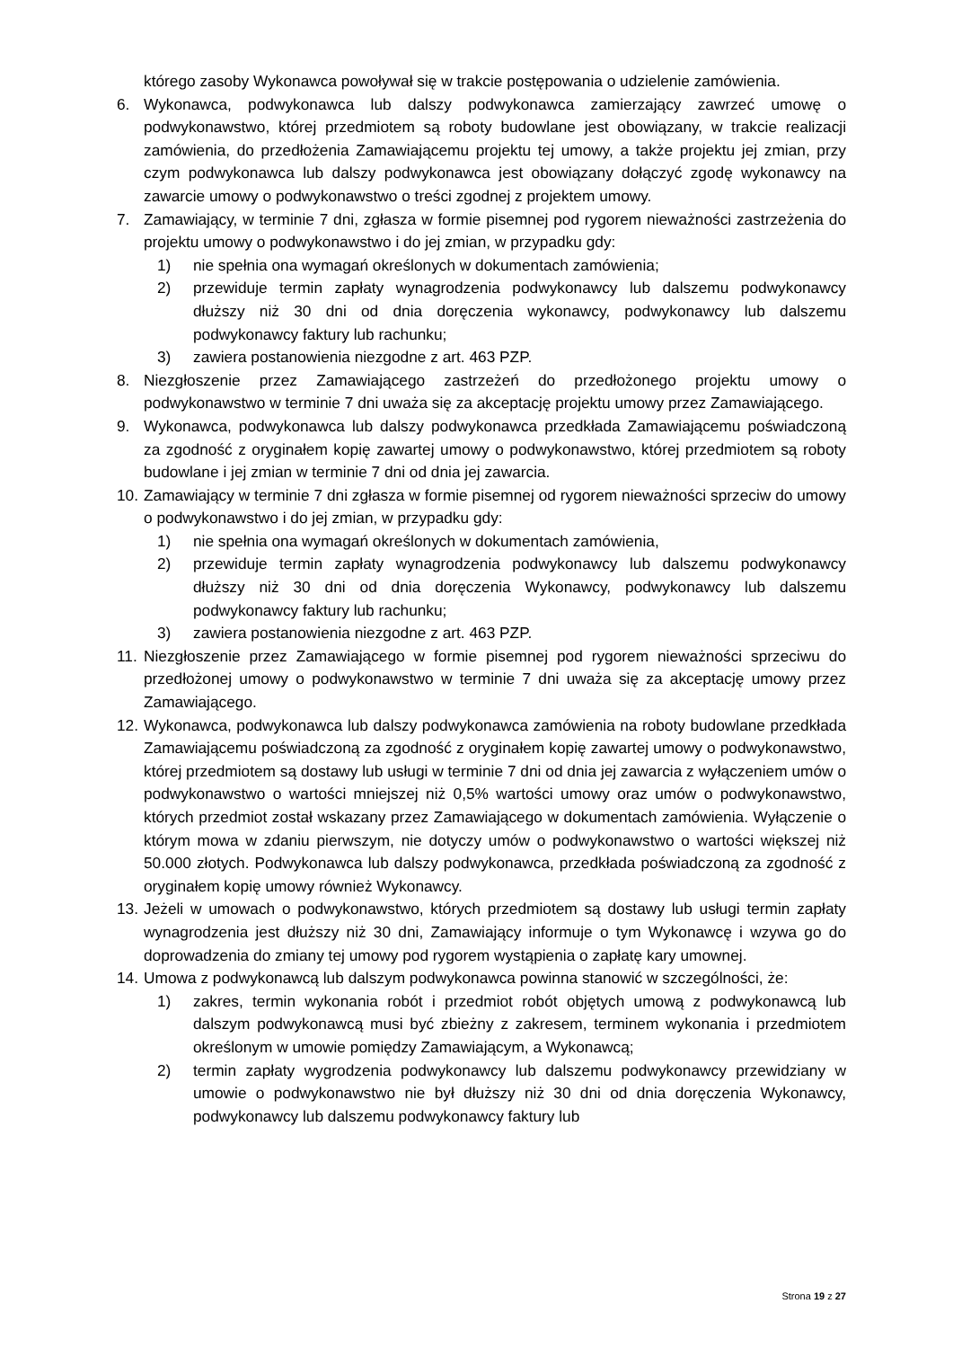którego zasoby Wykonawca powoływał się w trakcie postępowania o udzielenie zamówienia.
6. Wykonawca, podwykonawca lub dalszy podwykonawca zamierzający zawrzeć umowę o podwykonawstwo, której przedmiotem są roboty budowlane jest obowiązany, w trakcie realizacji zamówienia, do przedłożenia Zamawiającemu projektu tej umowy, a także projektu jej zmian, przy czym podwykonawca lub dalszy podwykonawca jest obowiązany dołączyć zgodę wykonawcy na zawarcie umowy o podwykonawstwo o treści zgodnej z projektem umowy.
7. Zamawiający, w terminie 7 dni, zgłasza w formie pisemnej pod rygorem nieważności zastrzeżenia do projektu umowy o podwykonawstwo i do jej zmian, w przypadku gdy:
1) nie spełnia ona wymagań określonych w dokumentach zamówienia;
2) przewiduje termin zapłaty wynagrodzenia podwykonawcy lub dalszemu podwykonawcy dłuższy niż 30 dni od dnia doręczenia wykonawcy, podwykonawcy lub dalszemu podwykonawcy faktury lub rachunku;
3) zawiera postanowienia niezgodne z art. 463 PZP.
8. Niezgłoszenie przez Zamawiającego zastrzeżeń do przedłożonego projektu umowy o podwykonawstwo w terminie 7 dni uważa się za akceptację projektu umowy przez Zamawiającego.
9. Wykonawca, podwykonawca lub dalszy podwykonawca przedkłada Zamawiającemu poświadczoną za zgodność z oryginałem kopię zawartej umowy o podwykonawstwo, której przedmiotem są roboty budowlane i jej zmian w terminie 7 dni od dnia jej zawarcia.
10.
Zamawiający w terminie 7 dni zgłasza w formie pisemnej od rygorem nieważności sprzeciw do umowy o podwykonawstwo i do jej zmian, w przypadku gdy:
1) nie spełnia ona wymagań określonych w dokumentach zamówienia,
2) przewiduje termin zapłaty wynagrodzenia podwykonawcy lub dalszemu podwykonawcy dłuższy niż 30 dni od dnia doręczenia Wykonawcy, podwykonawcy lub dalszemu podwykonawcy faktury lub rachunku;
3) zawiera postanowienia niezgodne z art. 463 PZP.
11.
Niezgłoszenie przez Zamawiającego w formie pisemnej pod rygorem nieważności sprzeciwu do przedłożonej umowy o podwykonawstwo w terminie 7 dni uważa się za akceptację umowy przez Zamawiającego.
12.
Wykonawca, podwykonawca lub dalszy podwykonawca zamówienia na roboty budowlane przedkłada Zamawiającemu poświadczoną za zgodność z oryginałem kopię zawartej umowy o podwykonawstwo, której przedmiotem są dostawy lub usługi w terminie 7 dni od dnia jej zawarcia z wyłączeniem umów o podwykonawstwo o wartości mniejszej niż 0,5% wartości umowy oraz umów o podwykonawstwo, których przedmiot został wskazany przez Zamawiającego w dokumentach zamówienia. Wyłączenie o którym mowa w zdaniu pierwszym, nie dotyczy umów o podwykonawstwo o wartości większej niż 50.000 złotych. Podwykonawca lub dalszy podwykonawca, przedkłada poświadczoną za zgodność z oryginałem kopię umowy również Wykonawcy.
13.
Jeżeli w umowach o podwykonawstwo, których przedmiotem są dostawy lub usługi termin zapłaty wynagrodzenia jest dłuższy niż 30 dni, Zamawiający informuje o tym Wykonawcę i wzywa go do doprowadzenia do zmiany tej umowy pod rygorem wystąpienia o zapłatę kary umownej.
14.
Umowa z podwykonawcą lub dalszym podwykonawca powinna stanowić w szczególności, że:
1) zakres, termin wykonania robót i przedmiot robót objętych umową z podwykonawcą lub dalszym podwykonawcą musi być zbieżny z zakresem, terminem wykonania i przedmiotem określonym w umowie pomiędzy Zamawiającym, a Wykonawcą;
2) termin zapłaty wygrodzenia podwykonawcy lub dalszemu podwykonawcy przewidziany w umowie o podwykonawstwo nie był dłuższy niż 30 dni od dnia doręczenia Wykonawcy, podwykonawcy lub dalszemu podwykonawcy faktury lub
Strona 19 z 27